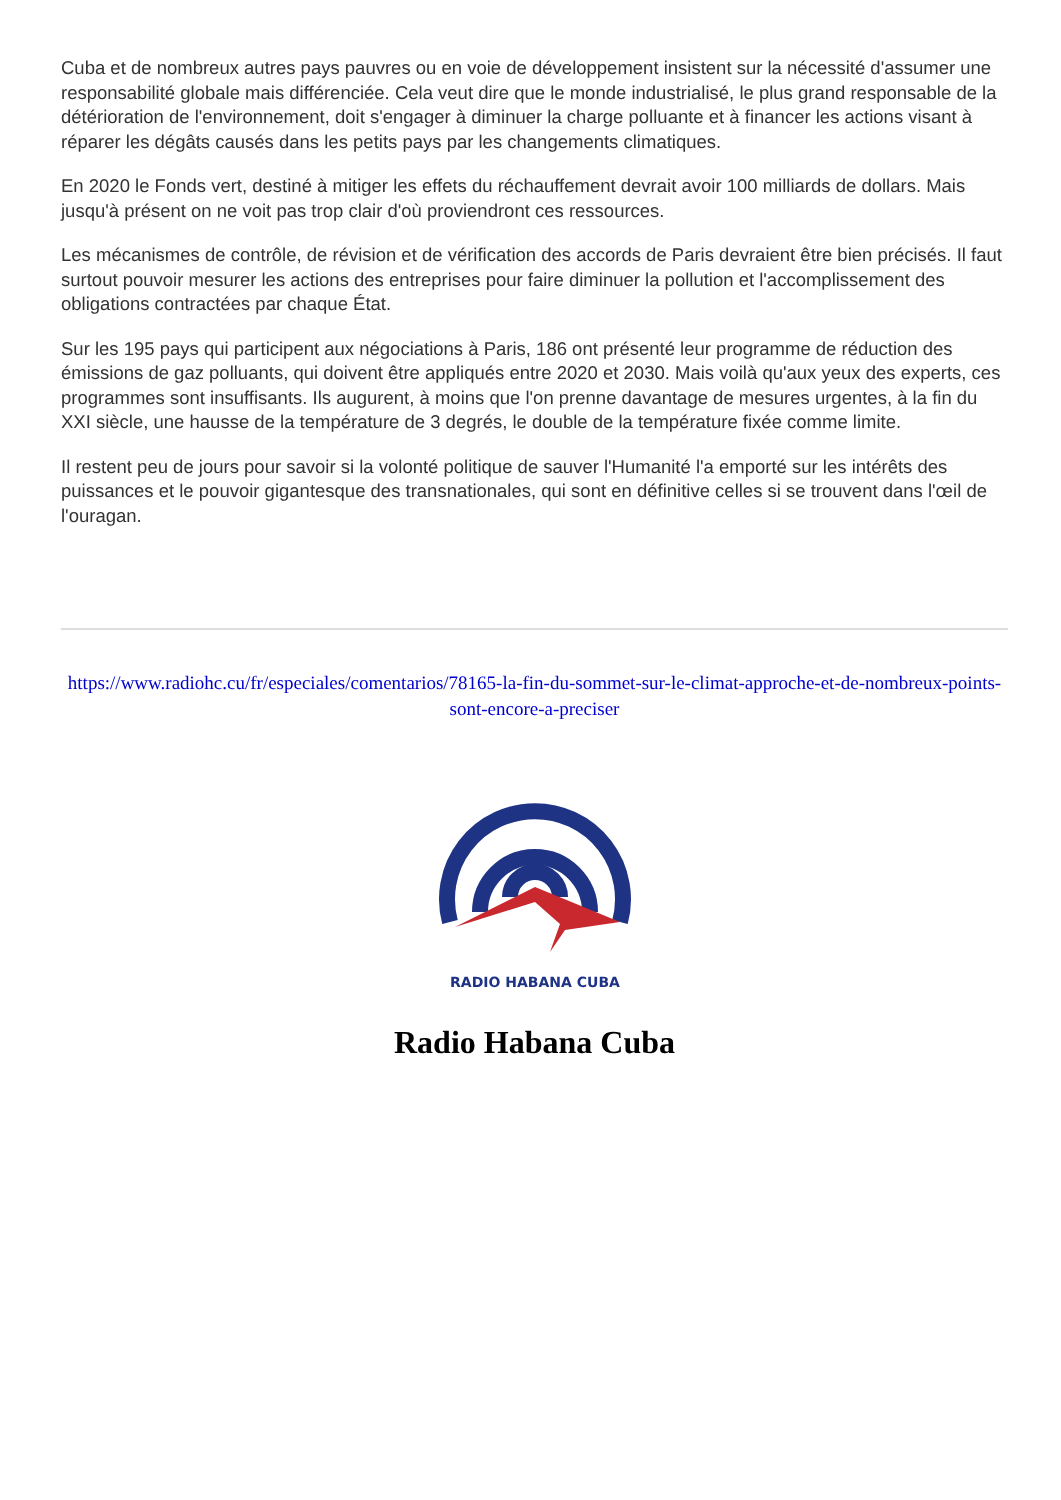Cuba et de nombreux autres pays pauvres ou en voie de développement insistent sur la nécessité d'assumer une responsabilité globale mais différenciée. Cela veut dire que le monde industrialisé, le plus grand responsable de la détérioration de l'environnement, doit s'engager à diminuer la charge polluante et à financer les actions visant à réparer les dégâts causés dans les petits pays par les changements climatiques.
En 2020 le Fonds vert, destiné à mitiger les effets du réchauffement devrait avoir 100 milliards de dollars. Mais jusqu'à présent on ne voit pas trop clair d'où proviendront ces ressources.
Les mécanismes de contrôle, de révision et de vérification des accords de Paris devraient être bien précisés. Il faut surtout pouvoir mesurer les actions des entreprises pour faire diminuer la pollution et l'accomplissement des obligations contractées par chaque État.
Sur les 195 pays qui participent aux négociations à Paris, 186 ont présenté leur programme de réduction des émissions de gaz polluants, qui doivent être appliqués entre 2020 et 2030. Mais voilà qu'aux yeux des experts, ces programmes sont insuffisants. Ils augurent, à moins que l'on prenne davantage de mesures urgentes, à la fin du XXI siècle, une hausse de la température de 3 degrés, le double de la température fixée comme limite.
Il restent peu de jours pour savoir si la volonté politique de sauver l'Humanité l'a emporté sur les intérêts des puissances et le pouvoir gigantesque des transnationales, qui sont en définitive celles si se trouvent dans l'œil de l'ouragan.
https://www.radiohc.cu/fr/especiales/comentarios/78165-la-fin-du-sommet-sur-le-climat-approche-et-de-nombreux-points-sont-encore-a-preciser
RADIO HABANA CUBA
Radio Habana Cuba